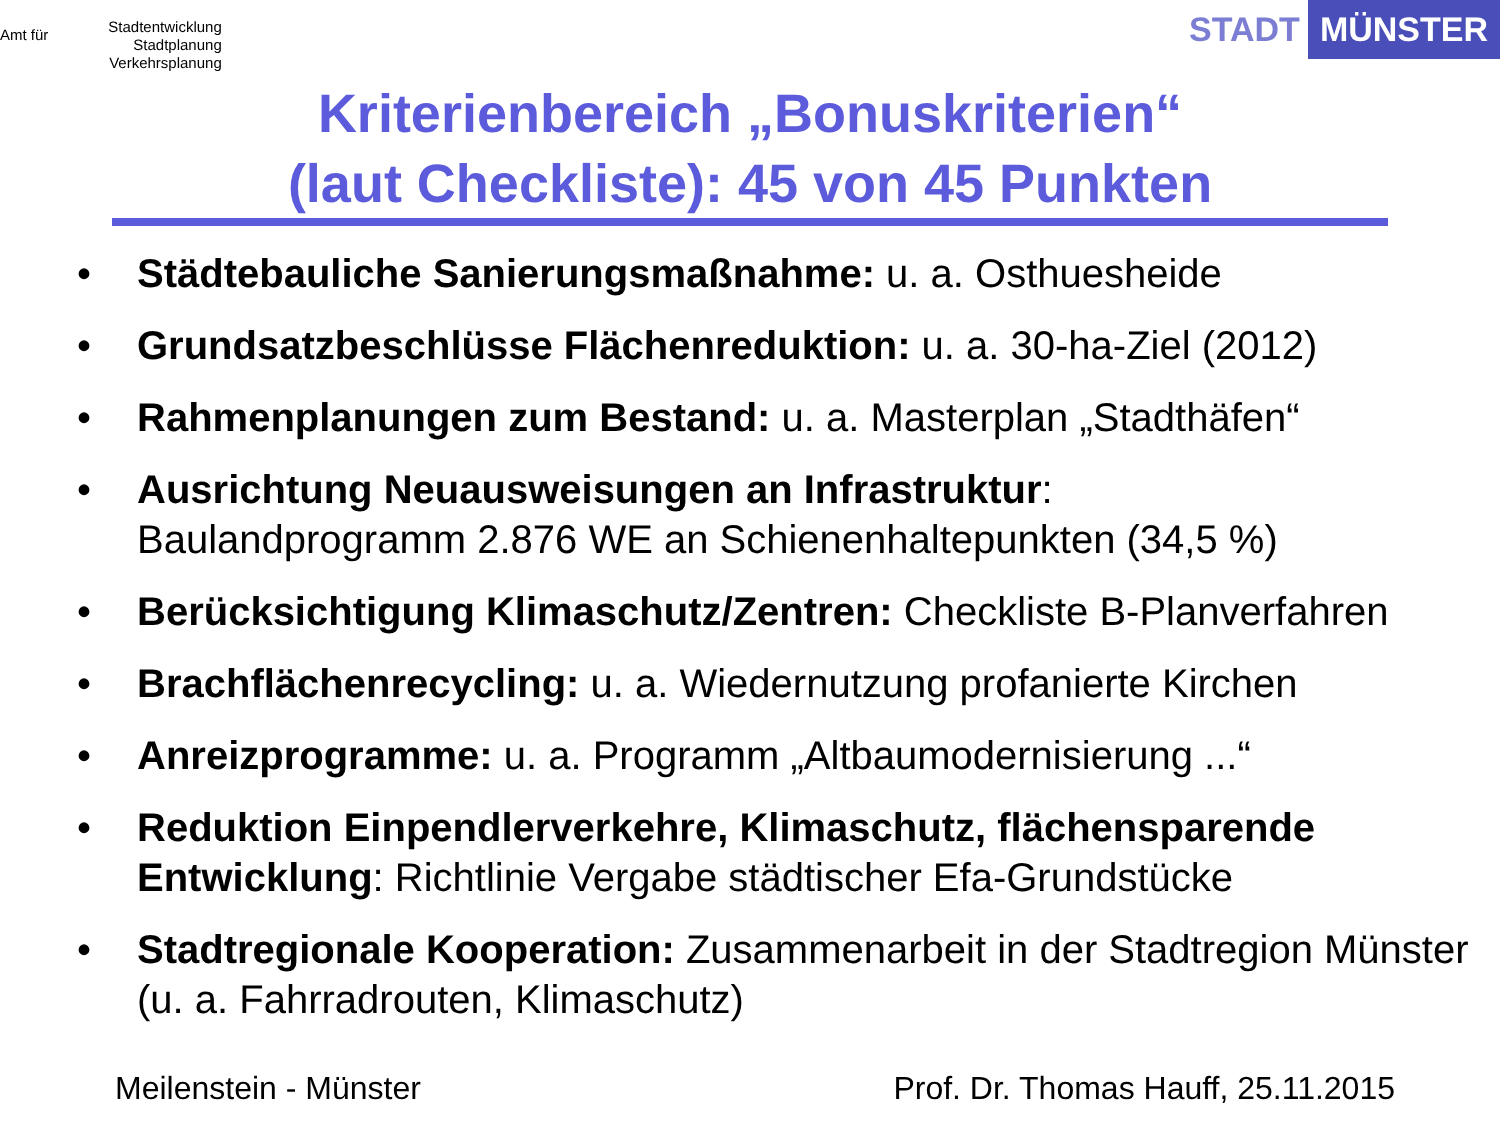Amt für
Stadtentwicklung
Stadtplanung
Verkehrsplanung
STADT MÜNSTER
Kriterienbereich „Bonuskriterien“
(laut Checkliste): 45 von 45 Punkten
• Städtebauliche Sanierungsmaßnahme: u. a. Osthuesheide
• Grundsatzbeschlüsse Flächenreduktion: u. a. 30-ha-Ziel (2012)
• Rahmenplanungen zum Bestand: u. a. Masterplan „Stadthäfen“
• Ausrichtung Neuausweisungen an Infrastruktur:
Baulandprogramm 2.876 WE an Schienenhaltepunkten (34,5 %)
• Berücksichtigung Klimaschutz/Zentren: Checkliste B-Planverfahren
• Brachflächenrecycling: u. a. Wiedernutzung profanierte Kirchen
• Anreizprogramme: u. a. Programm „Altbaumodernisierung ...“
• Reduktion Einpendlerverkehre, Klimaschutz, flächensparende Entwicklung: Richtlinie Vergabe städtischer Efa-Grundstücke
• Stadtregionale Kooperation: Zusammenarbeit in der Stadtregion Münster (u. a. Fahrradrouten, Klimaschutz)
Meilenstein - Münster
Prof. Dr. Thomas Hauff, 25.11.2015